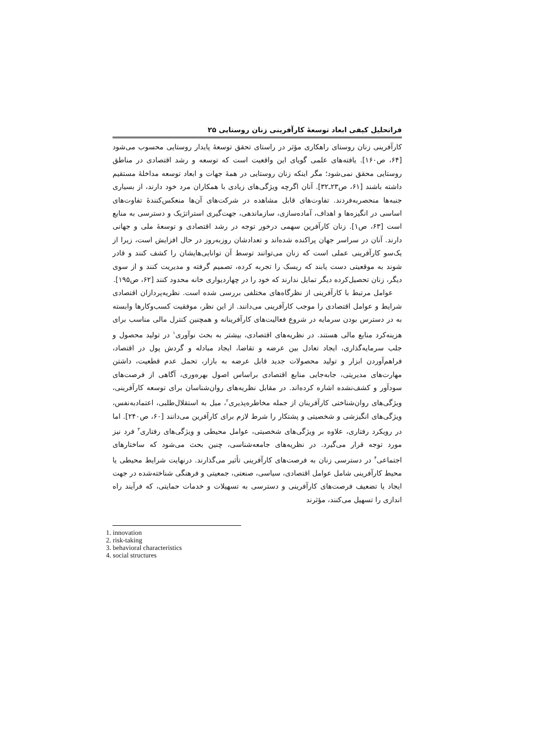فراتحلیل کیفی ابعاد توسعهٔ کارآفرینی زنان روستایی ۲۵
کارآفرینی زنان روستای راهکاری مؤثر در راستای تحقق توسعهٔ پایدار روستایی محسوب می‌شود [۶۴، ص۱۶۰]. یافته‌های علمی گویای این واقعیت است که توسعه و رشد اقتصادی در مناطق روستایی محقق نمی‌شود؛ مگر اینکه زنان روستایی در همهٔ جهات و ابعاد توسعه مداخلهٔ مستقیم داشته باشند [۶۱، ص۲۳ـ۳۲]. آنان اگرچه ویژگی‌های زیادی با همکاران مرد خود دارند، از بسیاری جنبه‌ها منحصربه‌فردند. تفاوت‌های قابل مشاهده در شرکت‌های آن‌ها منعکس‌کنندهٔ تفاوت‌های اساسی در انگیزه‌ها و اهداف، آماده‌سازی، سازماندهی، جهت‌گیری استراتژیک و دسترسی به منابع است [۶۳، ص۱]. زنان کارآفرین سهمی درخور توجه در رشد اقتصادی و توسعهٔ ملی و جهانی دارند. آنان در سراسر جهان پراکنده شده‌اند و تعدادشان روزبه‌روز در حال افزایش است، زیرا از یک‌سو کارآفرینی عملی است که زنان می‌توانند توسط آن توانایی‌هایشان را کشف کنند و قادر شوند به موقعیتی دست یابند که ریسک را تجربه کرده، تصمیم گرفته و مدیریت کنند و از سوی دیگر، زنان تحصیل‌کرده دیگر تمایل ندارند که خود را در چهاردیواری خانه محدود کنند [۶۲، ص۱۹۵].
عوامل مرتبط با کارآفرینی از نظرگاه‌های مختلفی بررسی شده است. نظریه‌پردازان اقتصادی شرایط و عوامل اقتصادی را موجب کارآفرینی می‌دانند. از این نظر، موفقیت کسب‌وکارها وابسته به در دسترس بودن سرمایه در شروع فعالیت‌های کارآفرینانه و همچنین کنترل مالی مناسب برای هزینه‌کرد منابع مالی هستند. در نظریه‌های اقتصادی، بیشتر به بحث نوآوری<sup>۱</sup> در تولید محصول و جلب سرمایه‌گذاری، ایجاد تعادل بین عرضه و تقاضا، ایجاد مبادله و گردش پول در اقتصاد، فراهم‌آوردن ابزار و تولید محصولات جدید قابل عرضه به بازار، تحمل عدم قطعیت، داشتن مهارت‌های مدیریتی، جابه‌جایی منابع اقتصادی براساس اصول بهره‌وری، آگاهی از فرصت‌های سودآور و کشف‌نشده اشاره کرده‌اند. در مقابل نظریه‌های روان‌شناسان برای توسعه کارآفرینی، ویژگی‌های روان‌شناختی کارآفرینان از جمله مخاطره‌پذیری<sup>۲</sup>، میل به استقلال‌طلبی، اعتمادبه‌نفس، ویژگی‌های انگیزشی و شخصیتی و پشتکار را شرط لازم برای کارآفرین می‌دانند [۶۰، ص۲۴۰]. اما در رویکرد رفتاری، علاوه بر ویژگی‌های شخصیتی، عوامل محیطی و ویژگی‌های رفتاری<sup>۳</sup> فرد نیز مورد توجه قرار می‌گیرد. در نظریه‌های جامعه‌شناسی، چنین بحث می‌شود که ساختارهای اجتماعی<sup>۴</sup> در دسترسی زنان به فرصت‌های کارآفرینی تأثیر می‌گذارند. درنهایت شرایط محیطی یا محیط کارآفرینی شامل عوامل اقتصادی، سیاسی، صنعتی، جمعیتی و فرهنگی شناخته‌شده در جهت ایجاد یا تضعیف فرصت‌های کارآفرینی و دسترسی به تسهیلات و خدمات حمایتی، که فرآیند راه اندازی را تسهیل می‌کنند، مؤثرند
1. innovation
2. risk-taking
3. behavioral characteristics
4. social structures